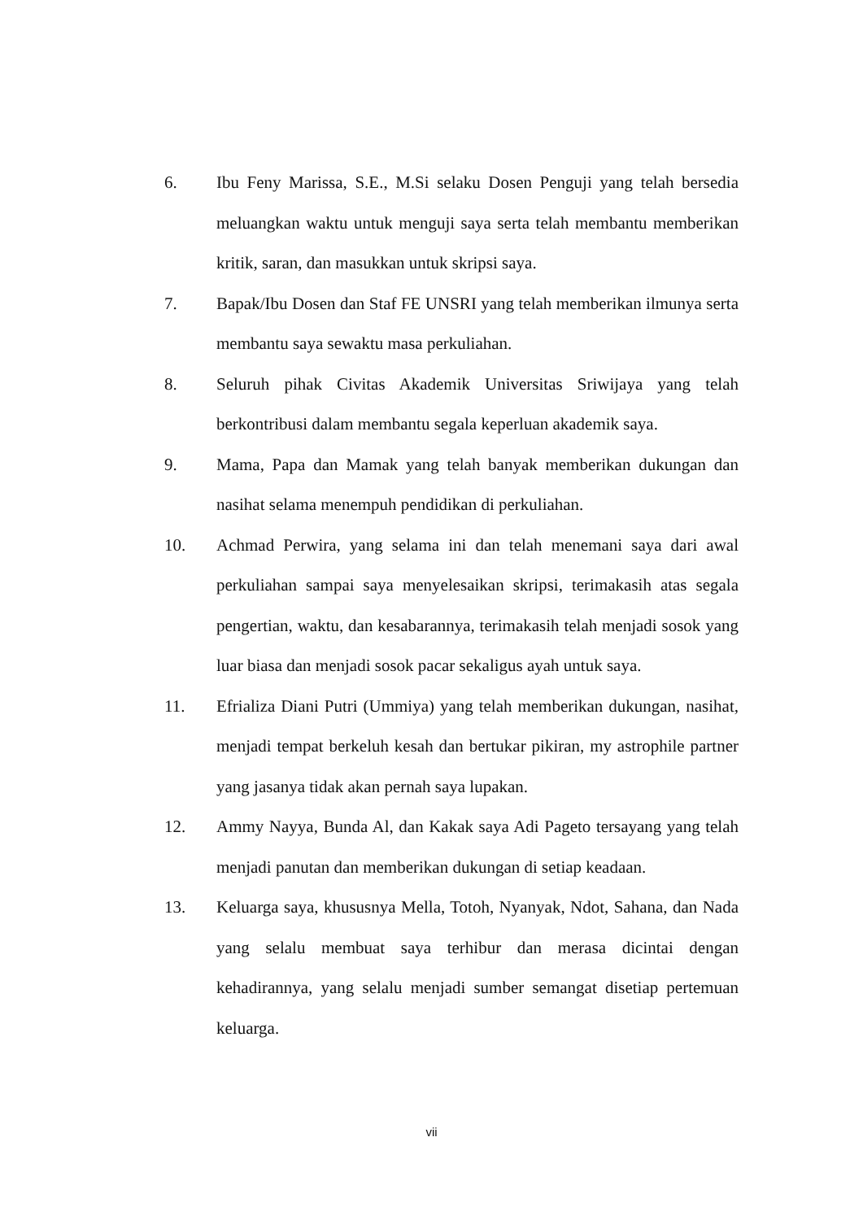6. Ibu Feny Marissa, S.E., M.Si selaku Dosen Penguji yang telah bersedia meluangkan waktu untuk menguji saya serta telah membantu memberikan kritik, saran, dan masukkan untuk skripsi saya.
7. Bapak/Ibu Dosen dan Staf FE UNSRI yang telah memberikan ilmunya serta membantu saya sewaktu masa perkuliahan.
8. Seluruh pihak Civitas Akademik Universitas Sriwijaya yang telah berkontribusi dalam membantu segala keperluan akademik saya.
9. Mama, Papa dan Mamak yang telah banyak memberikan dukungan dan nasihat selama menempuh pendidikan di perkuliahan.
10. Achmad Perwira, yang selama ini dan telah menemani saya dari awal perkuliahan sampai saya menyelesaikan skripsi, terimakasih atas segala pengertian, waktu, dan kesabarannya, terimakasih telah menjadi sosok yang luar biasa dan menjadi sosok pacar sekaligus ayah untuk saya.
11. Efrializa Diani Putri (Ummiya) yang telah memberikan dukungan, nasihat, menjadi tempat berkeluh kesah dan bertukar pikiran, my astrophile partner yang jasanya tidak akan pernah saya lupakan.
12. Ammy Nayya, Bunda Al, dan Kakak saya Adi Pageto tersayang yang telah menjadi panutan dan memberikan dukungan di setiap keadaan.
13. Keluarga saya, khususnya Mella, Totoh, Nyanyak, Ndot, Sahana, dan Nada yang selalu membuat saya terhibur dan merasa dicintai dengan kehadirannya, yang selalu menjadi sumber semangat disetiap pertemuan keluarga.
vii